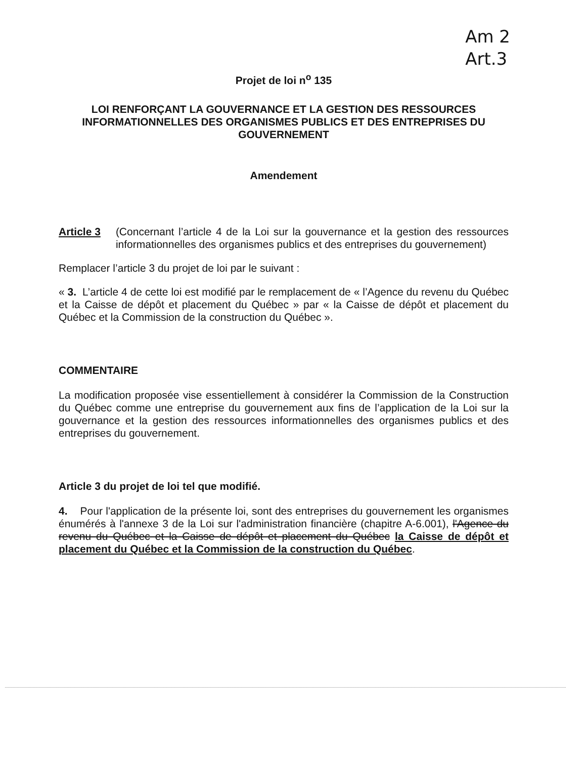Am 2
Art.3
Projet de loi n<sup>o</sup> 135
LOI RENFORÇANT LA GOUVERNANCE ET LA GESTION DES RESSOURCES INFORMATIONNELLES DES ORGANISMES PUBLICS ET DES ENTREPRISES DU GOUVERNEMENT
Amendement
Article 3 (Concernant l’article 4 de la Loi sur la gouvernance et la gestion des ressources informationnelles des organismes publics et des entreprises du gouvernement)
Remplacer l’article 3 du projet de loi par le suivant :
« 3. L’article 4 de cette loi est modifié par le remplacement de « l’Agence du revenu du Québec et la Caisse de dépôt et placement du Québec » par « la Caisse de dépôt et placement du Québec et la Commission de la construction du Québec ».
COMMENTAIRE
La modification proposée vise essentiellement à considérer la Commission de la Construction du Québec comme une entreprise du gouvernement aux fins de l’application de la Loi sur la gouvernance et la gestion des ressources informationnelles des organismes publics et des entreprises du gouvernement.
Article 3 du projet de loi tel que modifié.
4. Pour l'application de la présente loi, sont des entreprises du gouvernement les organismes énumérés à l'annexe 3 de la Loi sur l'administration financière (chapitre A-6.001), l'Agence du revenu du Québec et la Caisse de dépôt et placement du Québec la Caisse de dépôt et placement du Québec et la Commission de la construction du Québec.